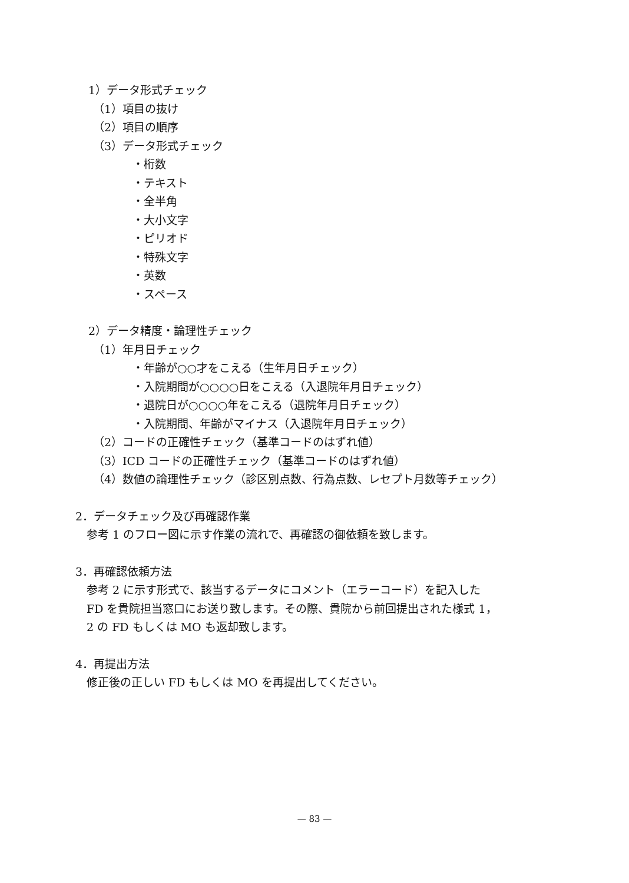1）データ形式チェック
（1）項目の抜け
（2）項目の順序
（3）データ形式チェック
・桁数
・テキスト
・全半角
・大小文字
・ピリオド
・特殊文字
・英数
・スペース
2）データ精度・論理性チェック
（1）年月日チェック
・年齢が○○才をこえる（生年月日チェック）
・入院期間が○○○○日をこえる（入退院年月日チェック）
・退院日が○○○○年をこえる（退院年月日チェック）
・入院期間、年齢がマイナス（入退院年月日チェック）
（2）コードの正確性チェック（基準コードのはずれ値）
（3）ICD コードの正確性チェック（基準コードのはずれ値）
（4）数値の論理性チェック（診区別点数、行為点数、レセプト月数等チェック）
2．データチェック及び再確認作業
参考 1 のフロー図に示す作業の流れで、再確認の御依頼を致します。
3．再確認依頼方法
参考 2 に示す形式で、該当するデータにコメント（エラーコード）を記入した
FD を貴院担当窓口にお送り致します。その際、貴院から前回提出された様式 1，
2 の FD もしくは MO も返却致します。
4．再提出方法
修正後の正しい FD もしくは MO を再提出してください。
— 83 —